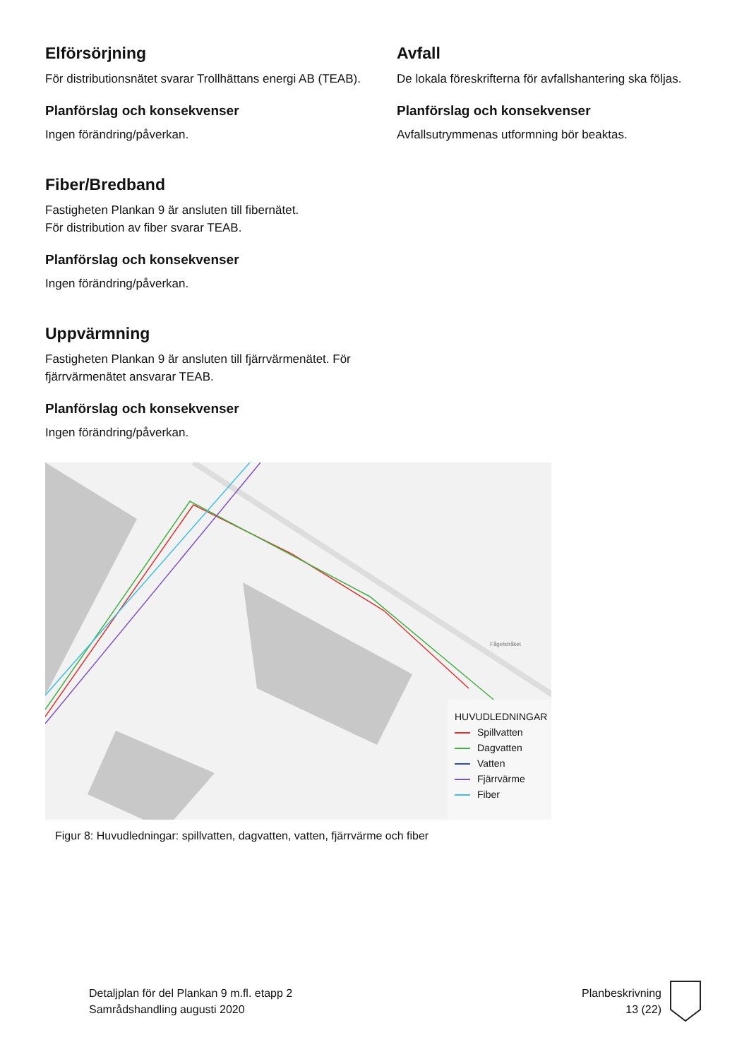Elförsörjning
För distributionsnätet svarar Trollhättans energi AB (TEAB).
Planförslag och konsekvenser
Ingen förändring/påverkan.
Fiber/Bredband
Fastigheten Plankan 9 är ansluten till fibernätet.
För distribution av fiber svarar TEAB.
Planförslag och konsekvenser
Ingen förändring/påverkan.
Uppvärmning
Fastigheten Plankan 9 är ansluten till fjärrvärmenätet. För fjärrvärmenätet ansvarar TEAB.
Planförslag och konsekvenser
Ingen förändring/påverkan.
Avfall
De lokala föreskrifterna för avfallshantering ska följas.
Planförslag och konsekvenser
Avfallsutrymmenas utformning bör beaktas.
Fågelstråket
HUVUDLEDNINGAR
Spillvatten
Dagvatten
Vatten
Fjärrvärme
Fiber
Figur 8: Huvudledningar: spillvatten, dagvatten, vatten, fjärrvärme och fiber
Detaljplan för del Plankan 9 m.fl. etapp 2
Samrådshandling augusti 2020
Planbeskrivning
13 (22)